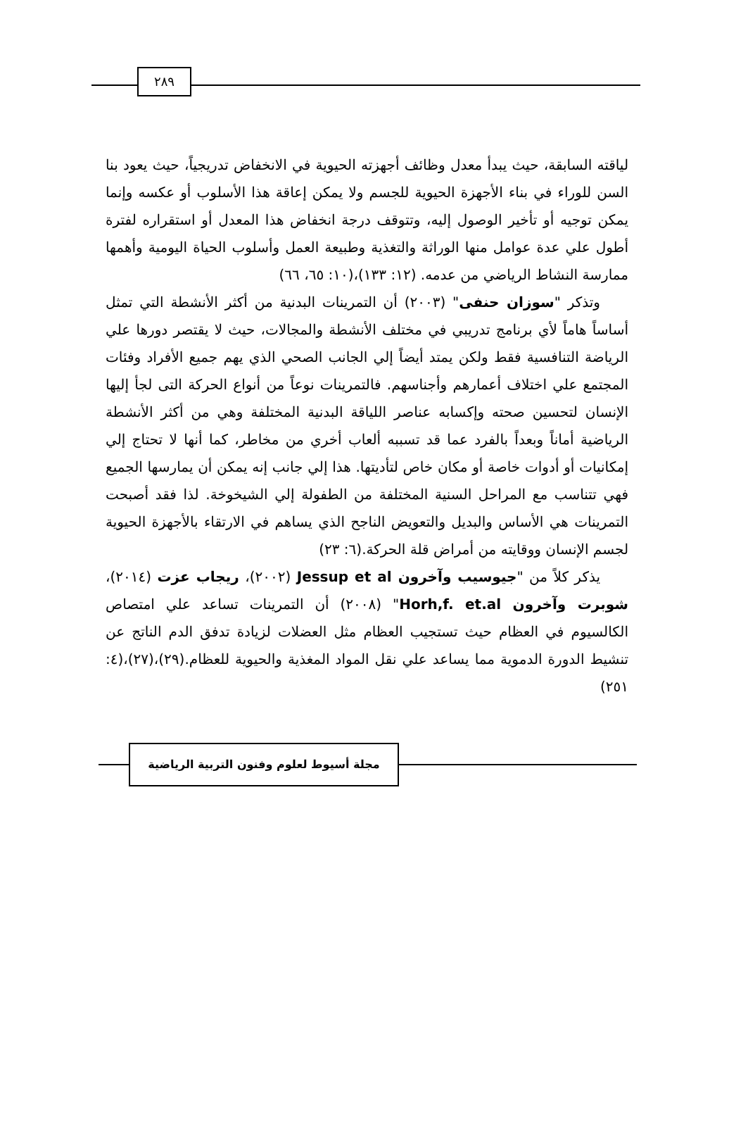٢٨٩
لياقته السابقة، حيث يبدأ معدل وظائف أجهزته الحيوية في الانخفاض تدريجياً، حيث يعود بنا السن للوراء في بناء الأجهزة الحيوية للجسم ولا يمكن إعاقة هذا الأسلوب أو عكسه وإنما يمكن توجيه أو تأخير الوصول إليه، وتتوقف درجة انخفاض هذا المعدل أو استقراره لفترة أطول علي عدة عوامل منها الوراثة والتغذية وطبيعة العمل وأسلوب الحياة اليومية وأهمها ممارسة النشاط الرياضي من عدمه. (١٢: ١٣٣)،(١٠: ٦٥، ٦٦)
وتذكر "سوزان حنفى" (٢٠٠٣) أن التمرينات البدنية من أكثر الأنشطة التي تمثل أساساً هاماً لأي برنامج تدريبي في مختلف الأنشطة والمجالات، حيث لا يقتصر دورها علي الرياضة التنافسية فقط ولكن يمتد أيضاً إلي الجانب الصحي الذي يهم جميع الأفراد وفئات المجتمع علي اختلاف أعمارهم وأجناسهم. فالتمرينات نوعاً من أنواع الحركة التى لجأ إليها الإنسان لتحسين صحته وإكسابه عناصر اللياقة البدنية المختلفة وهي من أكثر الأنشطة الرياضية أماناً وبعداً بالفرد عما قد تسببه ألعاب أخري من مخاطر، كما أنها لا تحتاج إلي إمكانيات أو أدوات خاصة أو مكان خاص لتأديتها. هذا إلي جانب إنه يمكن أن يمارسها الجميع فهي تتناسب مع المراحل السنية المختلفة من الطفولة إلي الشيخوخة. لذا فقد أصبحت التمرينات هي الأساس والبديل والتعويض الناجح الذي يساهم في الارتقاء بالأجهزة الحيوية لجسم الإنسان ووقايته من أمراض قلة الحركة.(٦: ٢٣)
يذكر كلاً من "جيوسيب وآخرون Jessup et al (٢٠٠٢)، ريجاب عزت (٢٠١٤)، شوبرت وآخرون Horh,f. et.al" (٢٠٠٨) أن التمرينات تساعد علي امتصاص الكالسيوم في العظام حيث تستجيب العظام مثل العضلات لزيادة تدفق الدم الناتج عن تنشيط الدورة الدموية مما يساعد علي نقل المواد المغذية والحيوية للعظام.(٢٩)،(٢٧)،(٤: ٢٥١)
مجلة أسيوط لعلوم وفنون التربية الرياضية